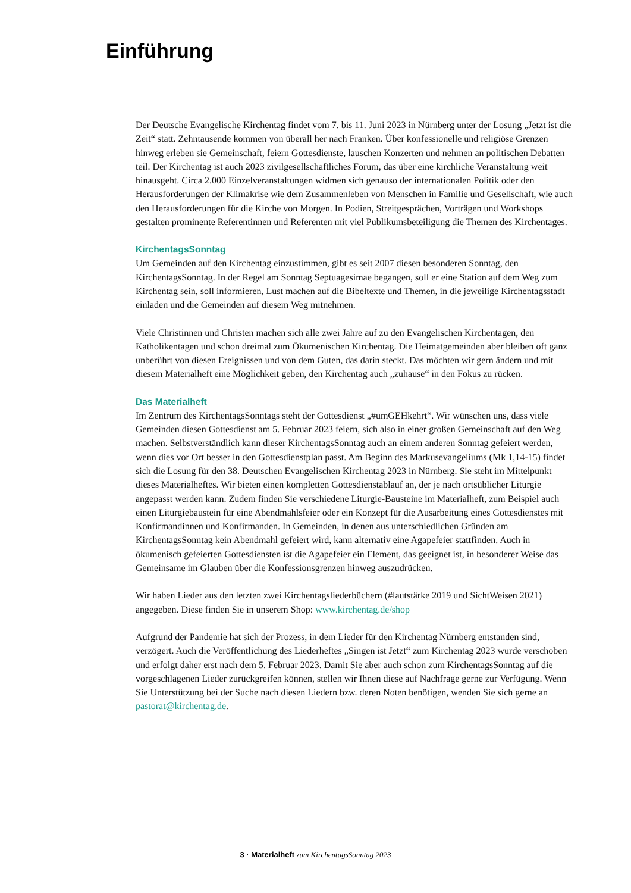Einführung
Der Deutsche Evangelische Kirchentag findet vom 7. bis 11. Juni 2023 in Nürnberg unter der Losung „Jetzt ist die Zeit“ statt. Zehntausende kommen von überall her nach Franken. Über konfessionelle und religiöse Grenzen hinweg erleben sie Gemeinschaft, feiern Gottesdienste, lauschen Konzerten und nehmen an politischen Debatten teil. Der Kirchentag ist auch 2023 zivilgesellschaftliches Forum, das über eine kirchliche Veranstaltung weit hinausgeht. Circa 2.000 Einzelveranstaltungen widmen sich genauso der internationalen Politik oder den Herausforderungen der Klimakrise wie dem Zusammenleben von Menschen in Familie und Gesellschaft, wie auch den Herausforderungen für die Kirche von Morgen. In Podien, Streitgesprächen, Vorträgen und Workshops gestalten prominente Referentinnen und Referenten mit viel Publikumsbeteiligung die Themen des Kirchentages.
KirchentagsSonntag
Um Gemeinden auf den Kirchentag einzustimmen, gibt es seit 2007 diesen besonderen Sonntag, den KirchentagsSonntag. In der Regel am Sonntag Septuagesimae begangen, soll er eine Station auf dem Weg zum Kirchentag sein, soll informieren, Lust machen auf die Bibeltexte und Themen, in die jeweilige Kirchentagsstadt einladen und die Gemeinden auf diesem Weg mitnehmen.
Viele Christinnen und Christen machen sich alle zwei Jahre auf zu den Evangelischen Kirchentagen, den Katholikentagen und schon dreimal zum Ökumenischen Kirchentag. Die Heimatgemeinden aber bleiben oft ganz unberührt von diesen Ereignissen und von dem Guten, das darin steckt. Das möchten wir gern ändern und mit diesem Materialheft eine Möglichkeit geben, den Kirchentag auch „zuhause“ in den Fokus zu rücken.
Das Materialheft
Im Zentrum des KirchentagsSonntags steht der Gottesdienst „#umGEHkehrt“. Wir wünschen uns, dass viele Gemeinden diesen Gottesdienst am 5. Februar 2023 feiern, sich also in einer großen Gemeinschaft auf den Weg machen. Selbstverständlich kann dieser KirchentagsSonntag auch an einem anderen Sonntag gefeiert werden, wenn dies vor Ort besser in den Gottesdienstplan passt. Am Beginn des Markusevangeliums (Mk 1,14-15) findet sich die Losung für den 38. Deutschen Evangelischen Kirchentag 2023 in Nürnberg. Sie steht im Mittelpunkt dieses Materialheftes. Wir bieten einen kompletten Gottesdienstablauf an, der je nach ortsüblicher Liturgie angepasst werden kann. Zudem finden Sie verschiedene Liturgie-Bausteine im Materialheft, zum Beispiel auch einen Liturgiebaustein für eine Abendmahlsfeier oder ein Konzept für die Ausarbeitung eines Gottesdienstes mit Konfirmandinnen und Konfirmanden. In Gemeinden, in denen aus unterschiedlichen Gründen am KirchentagsSonntag kein Abendmahl gefeiert wird, kann alternativ eine Agapefeier stattfinden. Auch in ökumenisch gefeierten Gottesdiensten ist die Agapefeier ein Element, das geeignet ist, in besonderer Weise das Gemeinsame im Glauben über die Konfessionsgrenzen hinweg auszudrücken.
Wir haben Lieder aus den letzten zwei Kirchentagsliederbüchern (#lautstärke 2019 und SichtWeisen 2021) angegeben. Diese finden Sie in unserem Shop: www.kirchentag.de/shop
Aufgrund der Pandemie hat sich der Prozess, in dem Lieder für den Kirchentag Nürnberg entstanden sind, verzögert. Auch die Veröffentlichung des Liederheftes „Singen ist Jetzt“ zum Kirchentag 2023 wurde verschoben und erfolgt daher erst nach dem 5. Februar 2023. Damit Sie aber auch schon zum KirchentagsSonntag auf die vorgeschlagenen Lieder zurückgreifen können, stellen wir Ihnen diese auf Nachfrage gerne zur Verfügung. Wenn Sie Unterstützung bei der Suche nach diesen Liedern bzw. deren Noten benötigen, wenden Sie sich gerne an pastorat@kirchentag.de.
3 · Materialheft zum KirchentagsSonntag 2023